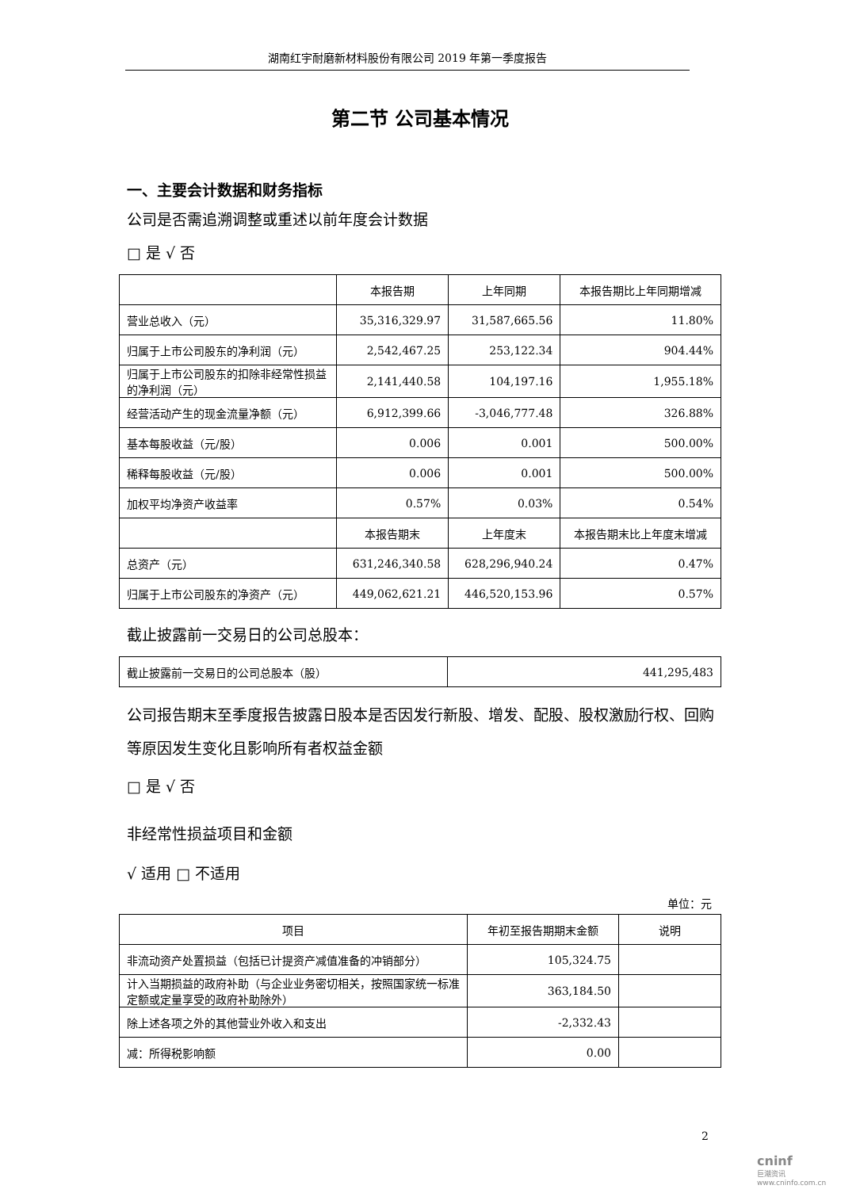湖南红宇耐磨新材料股份有限公司 2019 年第一季度报告
第二节 公司基本情况
一、主要会计数据和财务指标
公司是否需追溯调整或重述以前年度会计数据
□ 是 √ 否
| | 本报告期 | 上年同期 | 本报告期比上年同期增减 |
| --- | --- | --- | --- |
| 营业总收入（元） | 35,316,329.97 | 31,587,665.56 | 11.80% |
| 归属于上市公司股东的净利润（元） | 2,542,467.25 | 253,122.34 | 904.44% |
| 归属于上市公司股东的扣除非经常性损益的净利润（元） | 2,141,440.58 | 104,197.16 | 1,955.18% |
| 经营活动产生的现金流量净额（元） | 6,912,399.66 | -3,046,777.48 | 326.88% |
| 基本每股收益（元/股） | 0.006 | 0.001 | 500.00% |
| 稀释每股收益（元/股） | 0.006 | 0.001 | 500.00% |
| 加权平均净资产收益率 | 0.57% | 0.03% | 0.54% |
| | 本报告期末 | 上年度末 | 本报告期末比上年度末增减 |
| 总资产（元） | 631,246,340.58 | 628,296,940.24 | 0.47% |
| 归属于上市公司股东的净资产（元） | 449,062,621.21 | 446,520,153.96 | 0.57% |
截止披露前一交易日的公司总股本：
| 截止披露前一交易日的公司总股本（股） | 441,295,483 |
公司报告期末至季度报告披露日股本是否因发行新股、增发、配股、股权激励行权、回购等原因发生变化且影响所有者权益金额
□ 是 √ 否
非经常性损益项目和金额
√ 适用 □ 不适用
单位：元
| 项目 | 年初至报告期期末金额 | 说明 |
| --- | --- | --- |
| 非流动资产处置损益（包括已计提资产减值准备的冲销部分） | 105,324.75 | |
| 计入当期损益的政府补助（与企业业务密切相关，按照国家统一标准定额或定量享受的政府补助除外） | 363,184.50 | |
| 除上述各项之外的其他营业外收入和支出 | -2,332.43 | |
| 减：所得税影响额 | 0.00 | |
2
cninf
巨潮资讯 www.cninfo.com.cn